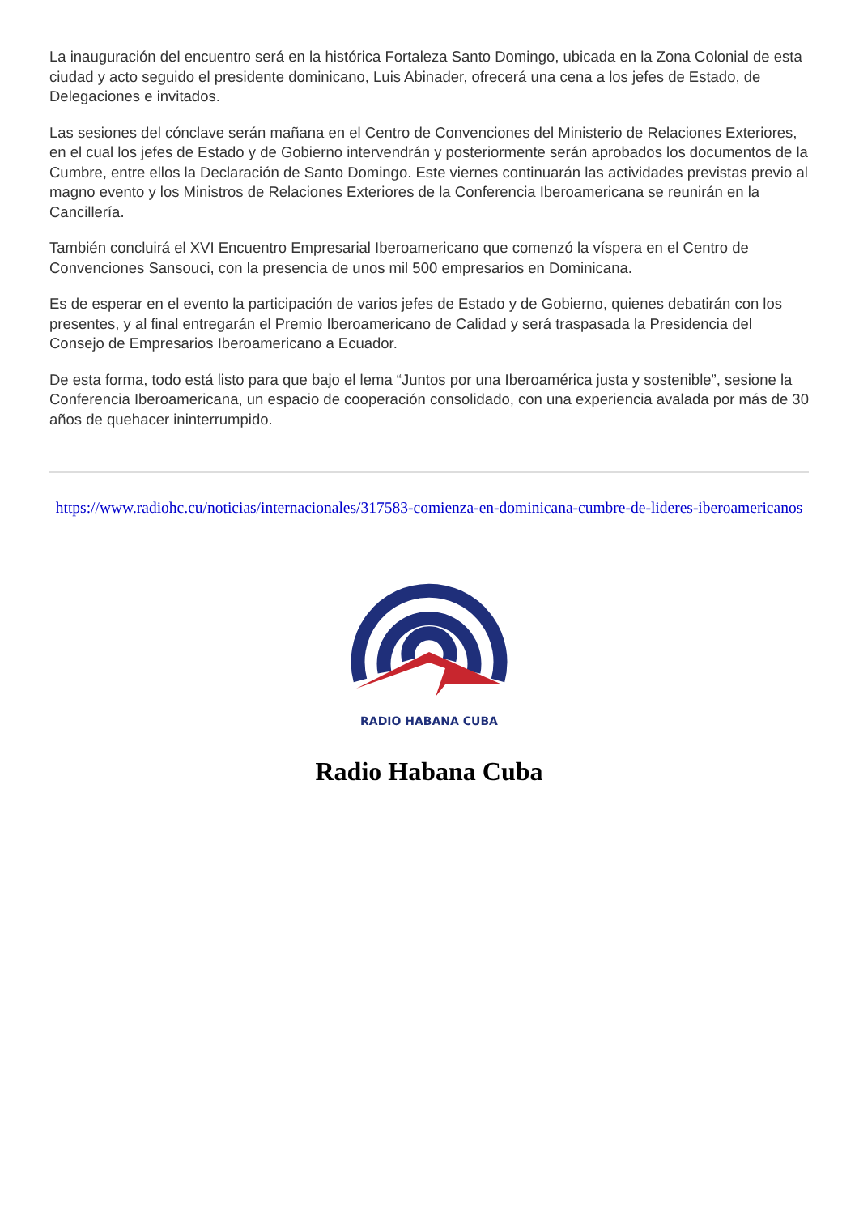La inauguración del encuentro será en la histórica Fortaleza Santo Domingo, ubicada en la Zona Colonial de esta ciudad y acto seguido el presidente dominicano, Luis Abinader, ofrecerá una cena a los jefes de Estado, de Delegaciones e invitados.
Las sesiones del cónclave serán mañana en el Centro de Convenciones del Ministerio de Relaciones Exteriores, en el cual los jefes de Estado y de Gobierno intervendrán y posteriormente serán aprobados los documentos de la Cumbre, entre ellos la Declaración de Santo Domingo. Este viernes continuarán las actividades previstas previo al magno evento y los Ministros de Relaciones Exteriores de la Conferencia Iberoamericana se reunirán en la Cancillería.
También concluirá el XVI Encuentro Empresarial Iberoamericano que comenzó la víspera en el Centro de Convenciones Sansouci, con la presencia de unos mil 500 empresarios en Dominicana.
Es de esperar en el evento la participación de varios jefes de Estado y de Gobierno, quienes debatirán con los presentes, y al final entregarán el Premio Iberoamericano de Calidad y será traspasada la Presidencia del Consejo de Empresarios Iberoamericano a Ecuador.
De esta forma, todo está listo para que bajo el lema “Juntos por una Iberoamérica justa y sostenible”, sesione la Conferencia Iberoamericana, un espacio de cooperación consolidado, con una experiencia avalada por más de 30 años de quehacer ininterrumpido.
https://www.radiohc.cu/noticias/internacionales/317583-comienza-en-dominicana-cumbre-de-lideres-iberoamericanos
RADIO HABANA CUBA
Radio Habana Cuba